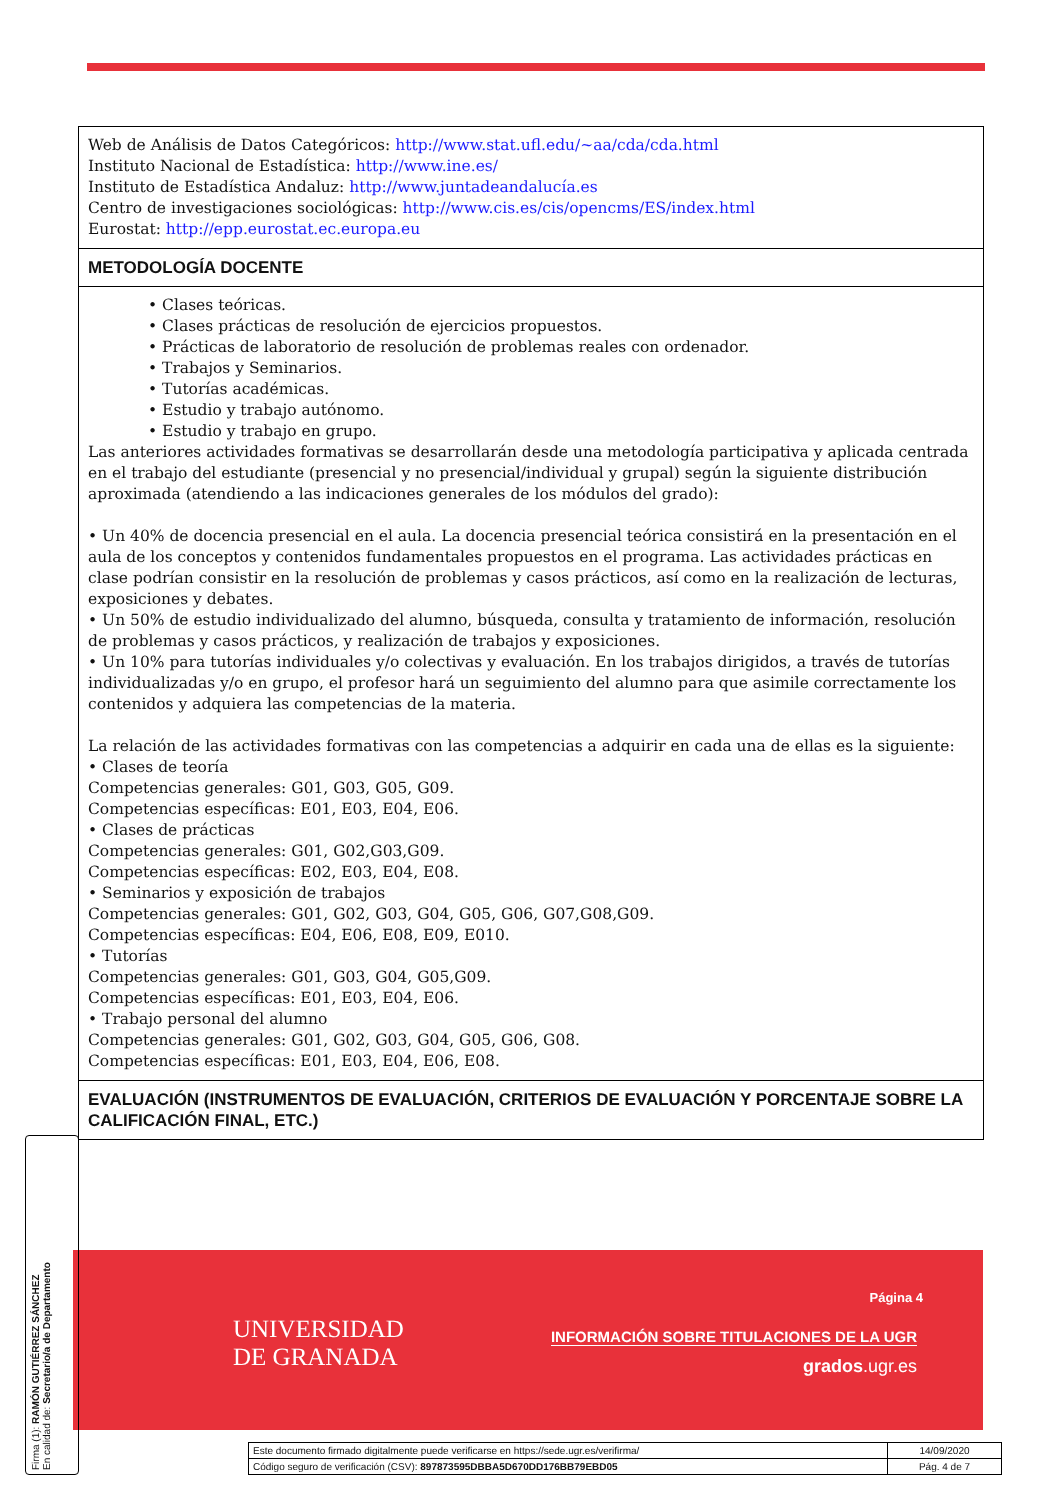Web de Análisis de Datos Categóricos: http://www.stat.ufl.edu/~aa/cda/cda.html
Instituto Nacional de Estadística: http://www.ine.es/
Instituto de Estadística Andaluz: http://www.juntadeandalucía.es
Centro de investigaciones sociológicas: http://www.cis.es/cis/opencms/ES/index.html
Eurostat: http://epp.eurostat.ec.europa.eu
METODOLOGÍA DOCENTE
• Clases teóricas.
• Clases prácticas de resolución de ejercicios propuestos.
• Prácticas de laboratorio de resolución de problemas reales con ordenador.
• Trabajos y Seminarios.
• Tutorías académicas.
• Estudio y trabajo autónomo.
• Estudio y trabajo en grupo.
Las anteriores actividades formativas se desarrollarán desde una metodología participativa y aplicada centrada en el trabajo del estudiante (presencial y no presencial/individual y grupal) según la siguiente distribución aproximada (atendiendo a las indicaciones generales de los módulos del grado):
• Un 40% de docencia presencial en el aula. La docencia presencial teórica consistirá en la presentación en el aula de los conceptos y contenidos fundamentales propuestos en el programa. Las actividades prácticas en clase podrían consistir en la resolución de problemas y casos prácticos, así como en la realización de lecturas, exposiciones y debates.
• Un 50% de estudio individualizado del alumno, búsqueda, consulta y tratamiento de información, resolución de problemas y casos prácticos, y realización de trabajos y exposiciones.
• Un 10% para tutorías individuales y/o colectivas y evaluación. En los trabajos dirigidos, a través de tutorías individualizadas y/o en grupo, el profesor hará un seguimiento del alumno para que asimile correctamente los contenidos y adquiera las competencias de la materia.
La relación de las actividades formativas con las competencias a adquirir en cada una de ellas es la siguiente:
• Clases de teoría
Competencias generales: G01, G03, G05, G09.
Competencias específicas: E01, E03, E04, E06.
• Clases de prácticas
Competencias generales: G01, G02,G03,G09.
Competencias específicas: E02, E03, E04, E08.
• Seminarios y exposición de trabajos
Competencias generales: G01, G02, G03, G04, G05, G06, G07,G08,G09.
Competencias específicas: E04, E06, E08, E09, E010.
• Tutorías
Competencias generales: G01, G03, G04, G05,G09.
Competencias específicas: E01, E03, E04, E06.
• Trabajo personal del alumno
Competencias generales: G01, G02, G03, G04, G05, G06, G08.
Competencias específicas: E01, E03, E04, E06, E08.
EVALUACIÓN (INSTRUMENTOS DE EVALUACIÓN, CRITERIOS DE EVALUACIÓN Y PORCENTAJE SOBRE LA CALIFICACIÓN FINAL, ETC.)
UNIVERSIDAD
DE GRANADA
Página 4
INFORMACIÓN SOBRE TITULACIONES DE LA UGR
grados.ugr.es
Firma (1): RAMÓN GUTIÉRREZ SÁNCHEZ
En calidad de: Secretario/a de Departamento
| Este documento firmado digitalmente puede verificarse en https://sede.ugr.es/verifirma/ | 14/09/2020 |
| Código seguro de verificación (CSV): 897873595DBBA5D670DD176BB79EBD05 | Pág. 4 de 7 |